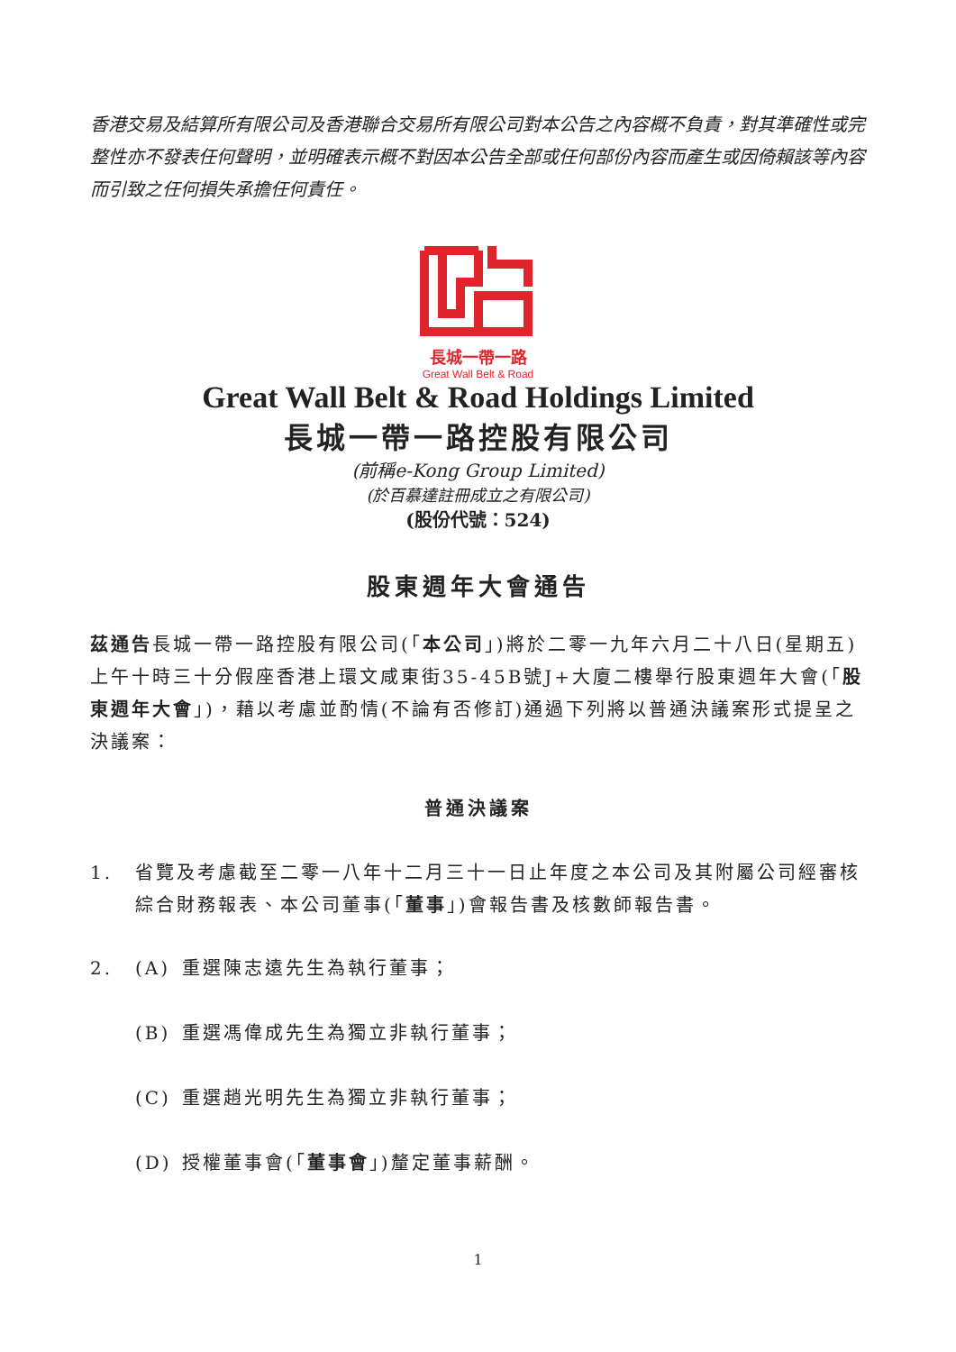香港交易及結算所有限公司及香港聯合交易所有限公司對本公告之內容概不負責，對其準確性或完整性亦不發表任何聲明，並明確表示概不對因本公告全部或任何部份內容而產生或因倚賴該等內容而引致之任何損失承擔任何責任。
長城一帶一路
Great Wall Belt & Road
Great Wall Belt & Road Holdings Limited
長城一帶一路控股有限公司
(前稱e-Kong Group Limited)
(於百慕達註冊成立之有限公司)
(股份代號：524)
股東週年大會通告
茲通告長城一帶一路控股有限公司(「本公司」)將於二零一九年六月二十八日(星期五)上午十時三十分假座香港上環文咸東街35-45B號J+大廈二樓舉行股東週年大會(「股東週年大會」)，藉以考慮並酌情(不論有否修訂)通過下列將以普通決議案形式提呈之決議案：
普通決議案
1. 省覽及考慮截至二零一八年十二月三十一日止年度之本公司及其附屬公司經審核綜合財務報表、本公司董事(「董事」)會報告書及核數師報告書。
2. (A) 重選陳志遠先生為執行董事；
(B) 重選馮偉成先生為獨立非執行董事；
(C) 重選趙光明先生為獨立非執行董事；
(D) 授權董事會(「董事會」)釐定董事薪酬。
1